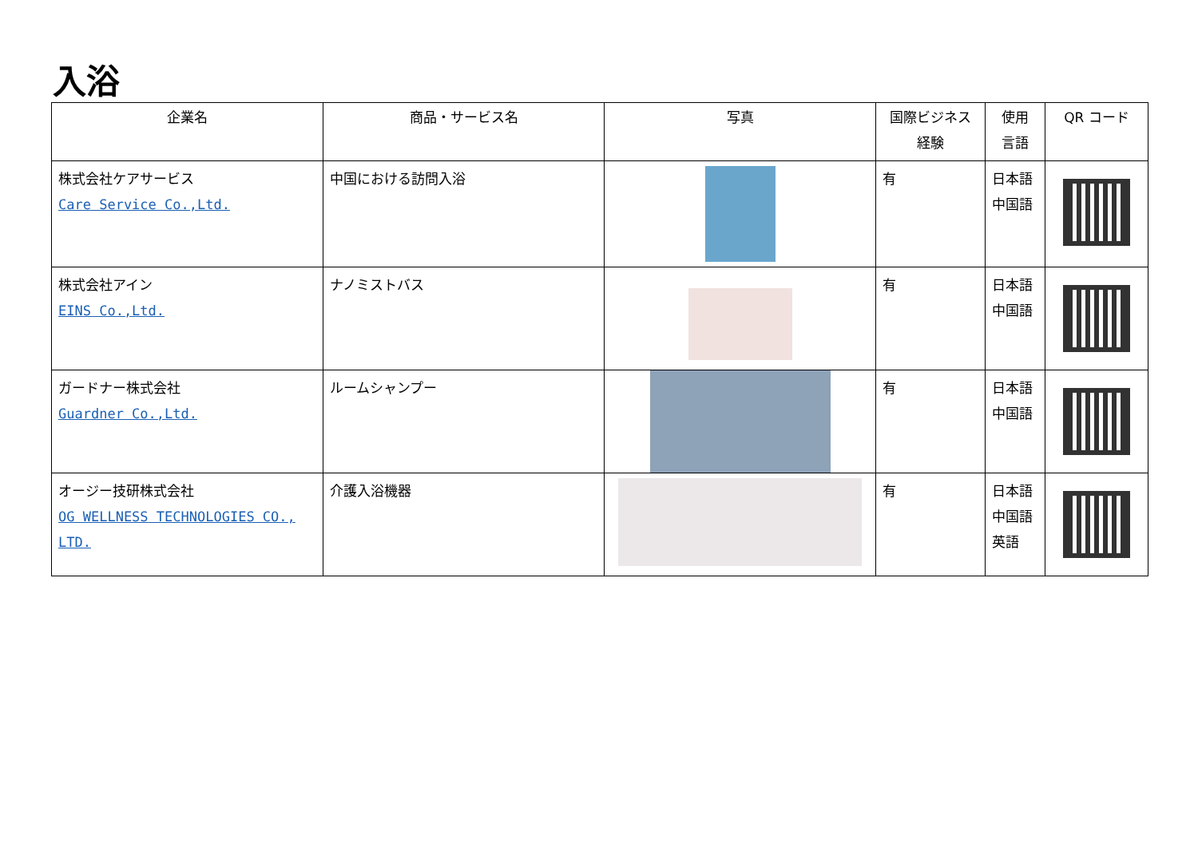入浴
| 企業名 | 商品・サービス名 | 写真 | 国際ビジネス 経験 | 使用 言語 | QR コード |
| --- | --- | --- | --- | --- | --- |
| 株式会社ケアサービス Care Service Co.,Ltd. | 中国における訪問入浴 | | 有 | 日本語 中国語 | |
| 株式会社アイン EINS Co.,Ltd. | ナノミストバス | | 有 | 日本語 中国語 | |
| ガードナー株式会社 Guardner Co.,Ltd. | ルームシャンプー | | 有 | 日本語 中国語 | |
| オージー技研株式会社 OG WELLNESS TECHNOLOGIES CO., LTD. | 介護入浴機器 | | 有 | 日本語 中国語 英語 | |